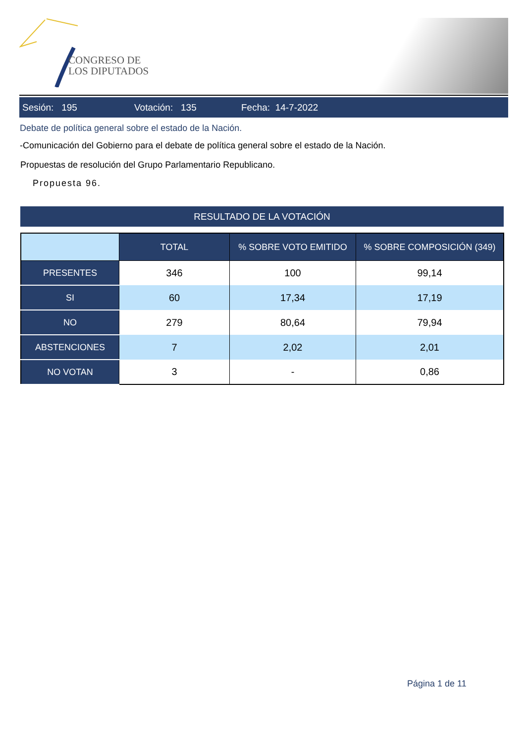CONGRESO DE
LOS DIPUTADOS
Sesión: 195 Votación: 135 Fecha: 14-7-2022
Debate de política general sobre el estado de la Nación.
-Comunicación del Gobierno para el debate de política general sobre el estado de la Nación.
Propuestas de resolución del Grupo Parlamentario Republicano.
Propuesta 96.
RESULTADO DE LA VOTACIÓN
| | TOTAL | % SOBRE VOTO EMITIDO | % SOBRE COMPOSICIÓN (349) |
| --- | --- | --- | --- |
| PRESENTES | 346 | 100 | 99,14 |
| SI | 60 | 17,34 | 17,19 |
| NO | 279 | 80,64 | 79,94 |
| ABSTENCIONES | 7 | 2,02 | 2,01 |
| NO VOTAN | 3 | - | 0,86 |
Página 1 de 11